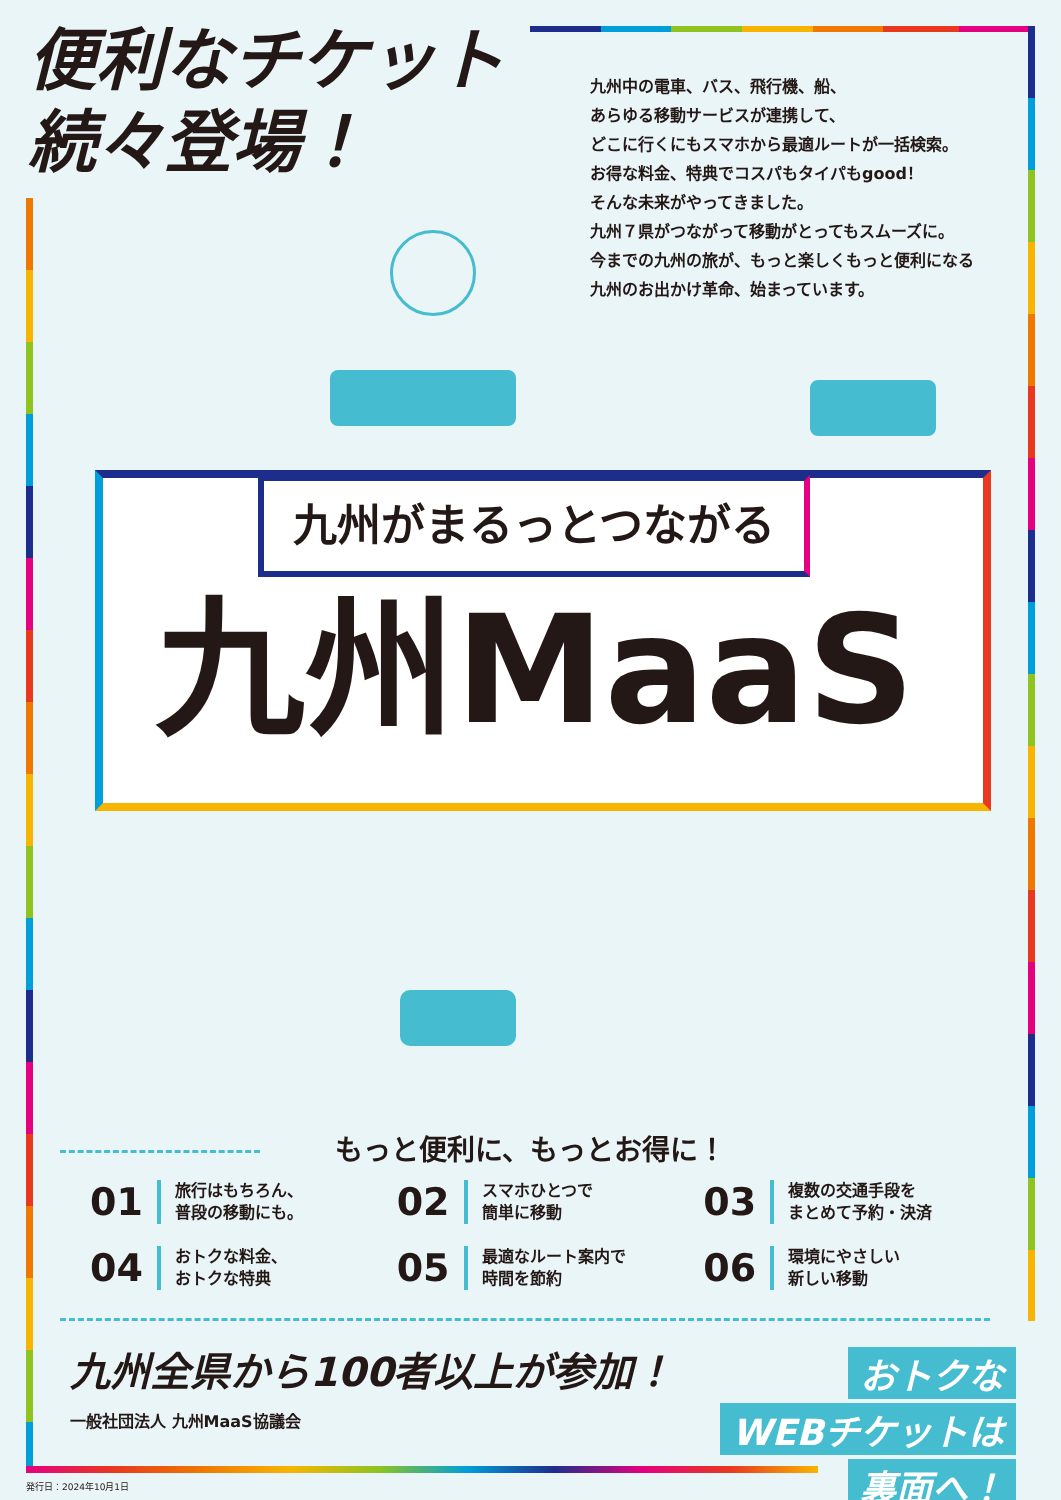便利なチケット
続々登場！
九州中の電車、バス、飛行機、船、
あらゆる移動サービスが連携して、
どこに行くにもスマホから最適ルートが一括検索。
お得な料金、特典でコスパもタイパもgood！
そんな未来がやってきました。
九州７県がつながって移動がとってもスムーズに。
今までの九州の旅が、もっと楽しくもっと便利になる
九州のお出かけ革命、始まっています。
九州がまるっとつながる
九州MaaS
もっと便利に、もっとお得に！
01 旅行はもちろん、
普段の移動にも。
02 スマホひとつで
簡単に移動
03 複数の交通手段を
まとめて予約・決済
04 おトクな料金、
おトクな特典
05 最適なルート案内で
時間を節約
06 環境にやさしい
新しい移動
九州全県から100者以上が参加！
一般社団法人 九州MaaS協議会
おトクな
WEBチケットは
裏面へ！
発行日：2024年10月1日